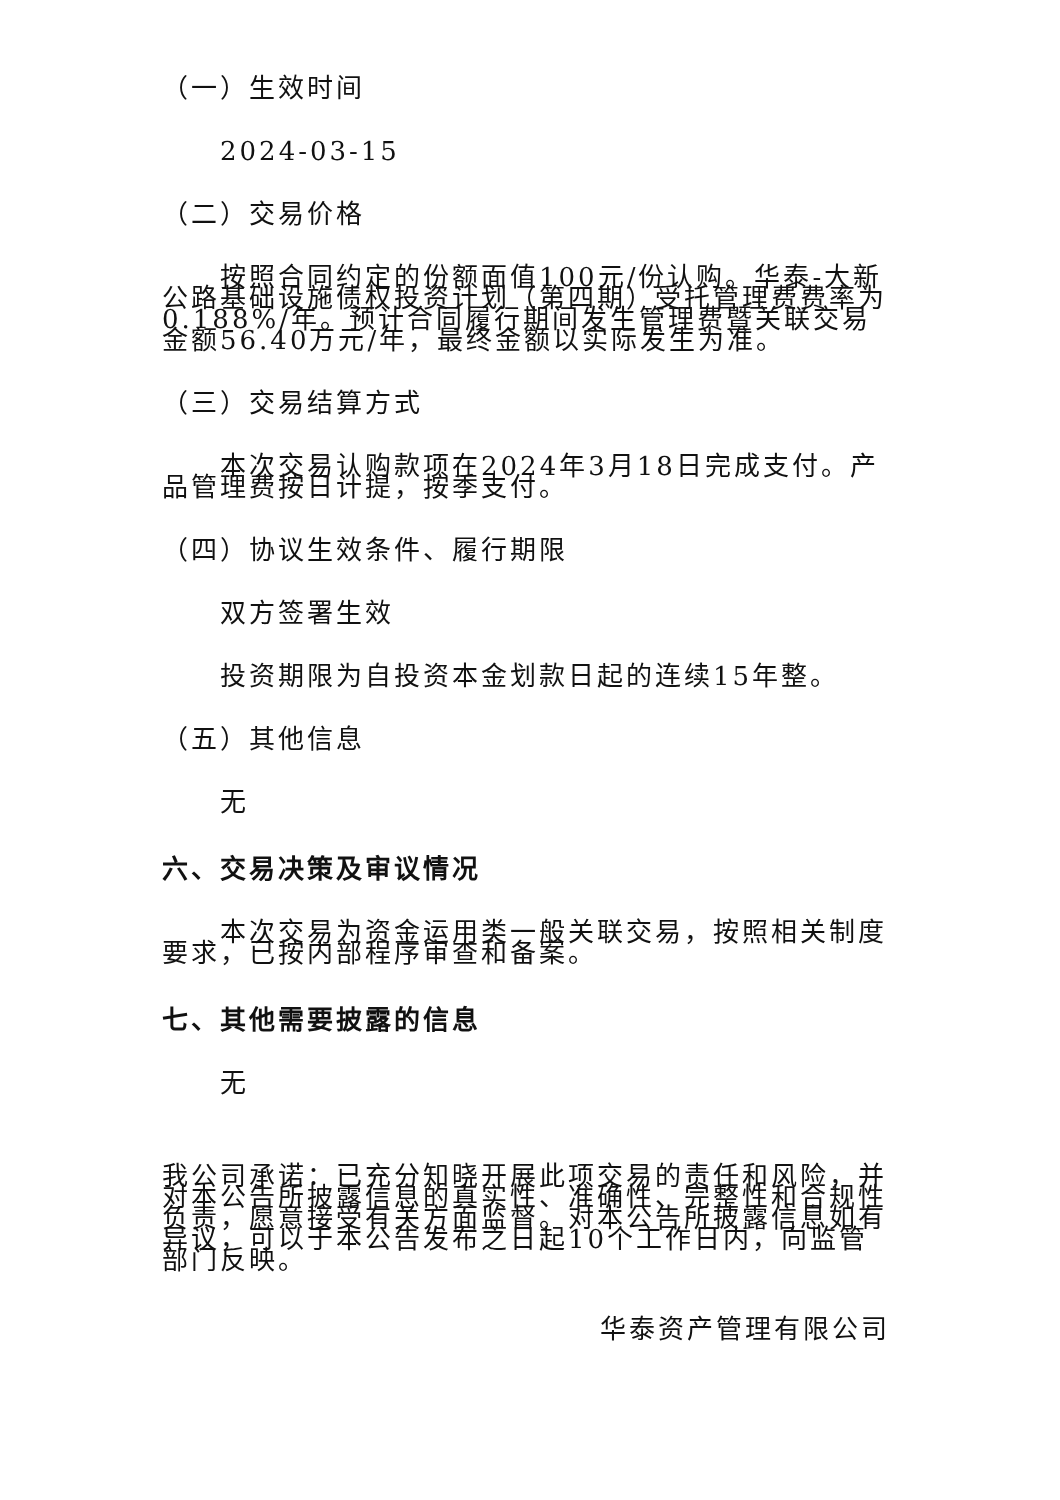（一）生效时间
2024-03-15
（二）交易价格
按照合同约定的份额面值100元/份认购。华泰-大新公路基础设施债权投资计划（第四期）受托管理费费率为0.188%/年。预计合同履行期间发生管理费暨关联交易金额56.40万元/年，最终金额以实际发生为准。
（三）交易结算方式
本次交易认购款项在2024年3月18日完成支付。产品管理费按日计提，按季支付。
（四）协议生效条件、履行期限
双方签署生效
投资期限为自投资本金划款日起的连续15年整。
（五）其他信息
无
六、交易决策及审议情况
本次交易为资金运用类一般关联交易，按照相关制度要求，已按内部程序审查和备案。
七、其他需要披露的信息
无
我公司承诺：已充分知晓开展此项交易的责任和风险，并对本公告所披露信息的真实性、准确性、完整性和合规性负责，愿意接受有关方面监督。对本公告所披露信息如有异议，可以于本公告发布之日起10个工作日内，向监管部门反映。
华泰资产管理有限公司